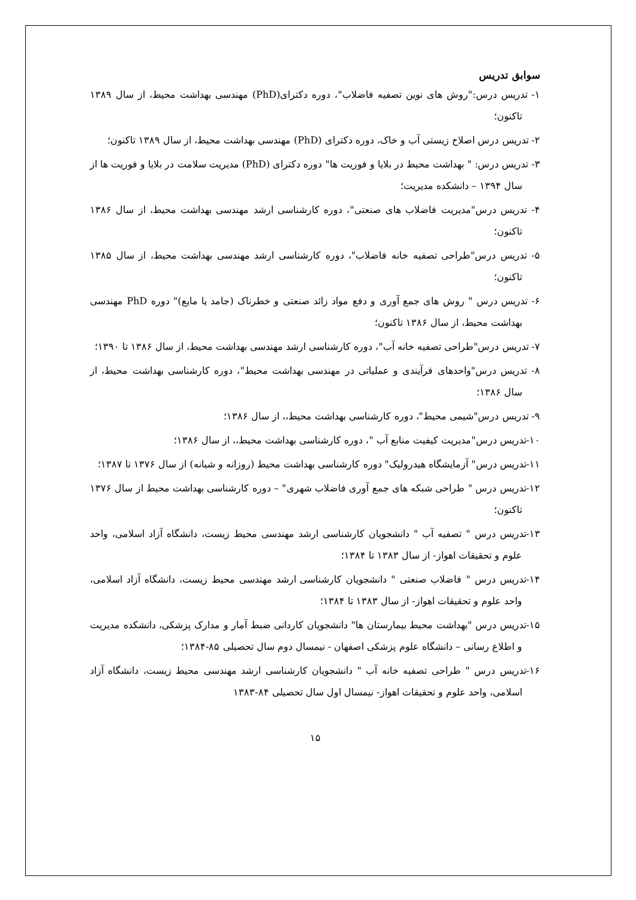سوابق تدریس
۱- تدریس درس:"روش های نوین تصفیه فاضلاب"، دوره دکترای(PhD) مهندسی بهداشت محیط، از سال ۱۳۸۹ تاکنون؛
۲- تدریس درس اصلاح زیستی آب و خاک، دوره دکترای (PhD) مهندسی بهداشت محیط، از سال ۱۳۸۹ تاکنون؛
۳- تدریس درس: " بهداشت محیط در بلایا و فوریت ها" دوره دکترای (PhD) مدیریت سلامت در بلایا و فوریت ها از سال ۱۳۹۴ – دانشکده مدیریت؛
۴- تدریس درس"مدیریت فاضلاب های صنعتی"، دوره کارشناسی ارشد مهندسی بهداشت محیط، از سال ۱۳۸۶ تاکنون؛
۵- تدریس درس"طراحی تصفیه خانه فاضلاب"، دوره کارشناسی ارشد مهندسی بهداشت محیط، از سال ۱۳۸۵ تاکنون؛
۶- تدریس درس " روش های جمع آوری و دفع مواد زائد صنعتی و خطرناک (جامد یا مایع)" دوره PhD مهندسی بهداشت محیط، از سال ۱۳۸۶ تاکنون؛
۷- تدریس درس"طراحی تصفیه خانه آب"، دوره کارشناسی ارشد مهندسی بهداشت محیط، از سال ۱۳۸۶ تا ۱۳۹۰؛
۸- تدریس درس"واحدهای فرآیندی و عملیاتی در مهندسی بهداشت محیط"، دوره کارشناسی بهداشت محیط، از سال ۱۳۸۶؛
۹- تدریس درس"شیمی محیط"، دوره کارشناسی بهداشت محیط،، از سال ۱۳۸۶؛
۱۰-تدریس درس"مدیریت کیفیت منابع آب "، دوره کارشناسی بهداشت محیط،، از سال ۱۳۸۶؛
۱۱-تدریس درس" آزمایشگاه هیدرولیک" دوره کارشناسی بهداشت محیط (روزانه و شبانه) از سال ۱۳۷۶ تا ۱۳۸۷؛
۱۲-تدریس درس " طراحی شبکه های جمع آوری فاضلاب شهری" – دوره کارشناسی بهداشت محیط از سال ۱۳۷۶ تاکنون؛
۱۳-تدریس درس " تصفیه آب " دانشجویان کارشناسی ارشد مهندسی محیط زیست، دانشگاه آزاد اسلامی، واحد علوم و تحقیقات اهواز- از سال ۱۳۸۳ تا ۱۳۸۴؛
۱۴-تدریس درس " فاضلاب صنعتی " دانشجویان کارشناسی ارشد مهندسی محیط زیست، دانشگاه آزاد اسلامی، واحد علوم و تحقیقات اهواز- از سال ۱۳۸۳ تا ۱۳۸۴؛
۱۵-تدریس درس "بهداشت محیط بیمارستان ها" دانشجویان کاردانی ضبط آمار و مدارک پزشکی، دانشکده مدیریت و اطلاع رسانی – دانشگاه علوم پزشکی اصفهان - نیمسال دوم سال تحصیلی ۸۵-۱۳۸۴؛
۱۶-تدریس درس " طراحی تصفیه خانه آب " دانشجویان کارشناسی ارشد مهندسی محیط زیست، دانشگاه آزاد اسلامی، واحد علوم و تحقیقات اهواز- نیمسال اول سال تحصیلی ۸۴-۱۳۸۳
۱۵